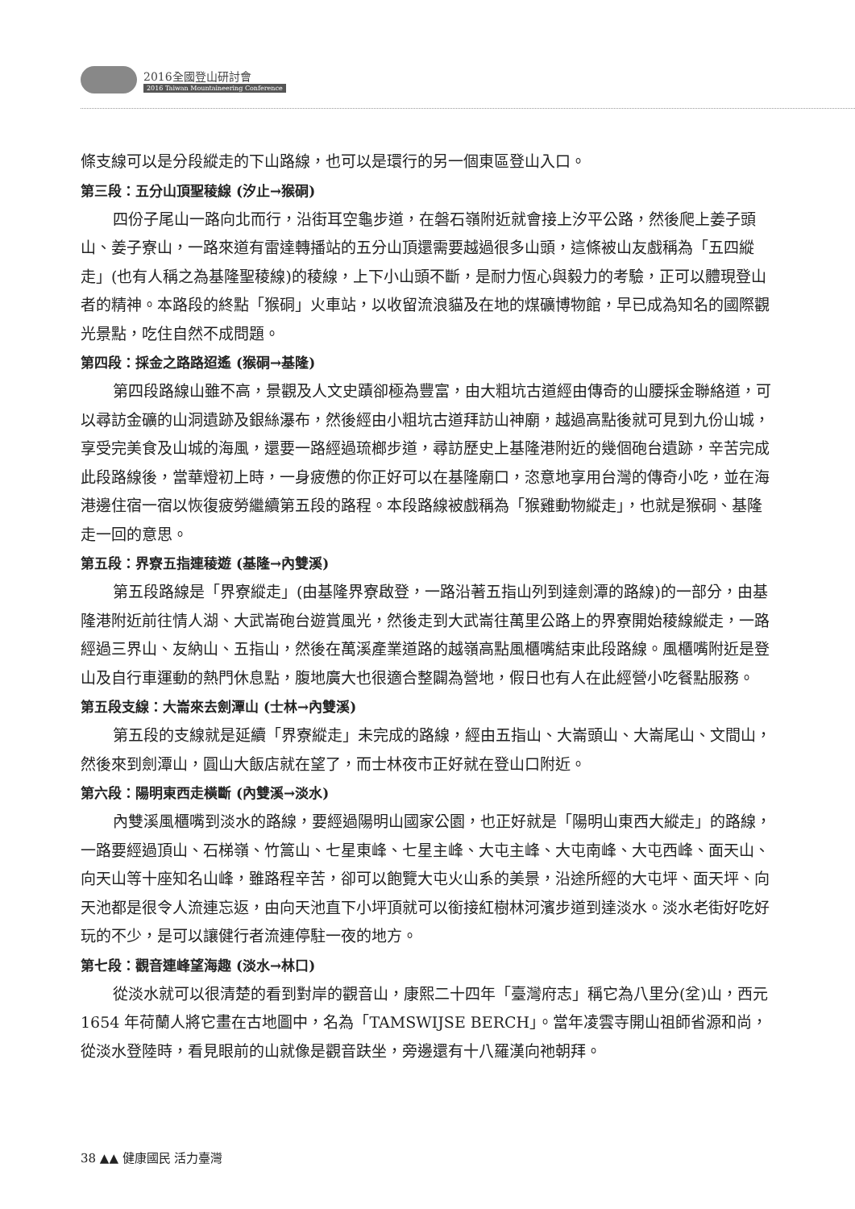2016全國登山研討會
2016 Taiwan Mountaineering Conference
條支線可以是分段縱走的下山路線，也可以是環行的另一個東區登山入口。
第三段：五分山頂聖稜線 (汐止→猴硐)
四份子尾山一路向北而行，沿街耳空龜步道，在磐石嶺附近就會接上汐平公路，然後爬上姜子頭山、姜子寮山，一路來道有雷達轉播站的五分山頂還需要越過很多山頭，這條被山友戲稱為「五四縱走」(也有人稱之為基隆聖稜線)的稜線，上下小山頭不斷，是耐力恆心與毅力的考驗，正可以體現登山者的精神。本路段的終點「猴硐」火車站，以收留流浪貓及在地的煤礦博物館，早已成為知名的國際觀光景點，吃住自然不成問題。
第四段：採金之路路迢遙 (猴硐→基隆)
第四段路線山雖不高，景觀及人文史蹟卻極為豐富，由大粗坑古道經由傳奇的山腰採金聯絡道，可以尋訪金礦的山洞遺跡及銀絲瀑布，然後經由小粗坑古道拜訪山神廟，越過高點後就可見到九份山城，享受完美食及山城的海風，還要一路經過琉榔步道，尋訪歷史上基隆港附近的幾個砲台遺跡，辛苦完成此段路線後，當華燈初上時，一身疲憊的你正好可以在基隆廟口，恣意地享用台灣的傳奇小吃，並在海港邊住宿一宿以恢復疲勞繼續第五段的路程。本段路線被戲稱為「猴雞動物縱走」，也就是猴硐、基隆走一回的意思。
第五段：界寮五指連稜遊 (基隆→內雙溪)
第五段路線是「界寮縱走」(由基隆界寮啟登，一路沿著五指山列到達劍潭的路線)的一部分，由基隆港附近前往情人湖、大武崙砲台遊賞風光，然後走到大武崙往萬里公路上的界寮開始稜線縱走，一路經過三界山、友納山、五指山，然後在萬溪產業道路的越嶺高點風櫃嘴結束此段路線。風櫃嘴附近是登山及自行車運動的熱門休息點，腹地廣大也很適合整闢為營地，假日也有人在此經營小吃餐點服務。
第五段支線：大崙來去劍潭山 (士林→內雙溪)
第五段的支線就是延續「界寮縱走」未完成的路線，經由五指山、大崙頭山、大崙尾山、文間山，然後來到劍潭山，圓山大飯店就在望了，而士林夜市正好就在登山口附近。
第六段：陽明東西走橫斷 (內雙溪→淡水)
內雙溪風櫃嘴到淡水的路線，要經過陽明山國家公園，也正好就是「陽明山東西大縱走」的路線，一路要經過頂山、石梯嶺、竹篙山、七星東峰、七星主峰、大屯主峰、大屯南峰、大屯西峰、面天山、向天山等十座知名山峰，雖路程辛苦，卻可以飽覽大屯火山系的美景，沿途所經的大屯坪、面天坪、向天池都是很令人流連忘返，由向天池直下小坪頂就可以銜接紅樹林河濱步道到達淡水。淡水老街好吃好玩的不少，是可以讓健行者流連停駐一夜的地方。
第七段：觀音連峰望海趣 (淡水→林口)
從淡水就可以很清楚的看到對岸的觀音山，康熙二十四年「臺灣府志」稱它為八里分(坌)山，西元 1654 年荷蘭人將它畫在古地圖中，名為「TAMSWIJSE BERCH」。當年凌雲寺開山祖師省源和尚，從淡水登陸時，看見眼前的山就像是觀音趺坐，旁邊還有十八羅漢向祂朝拜。
38 ▲▲ 健康國民 活力臺灣